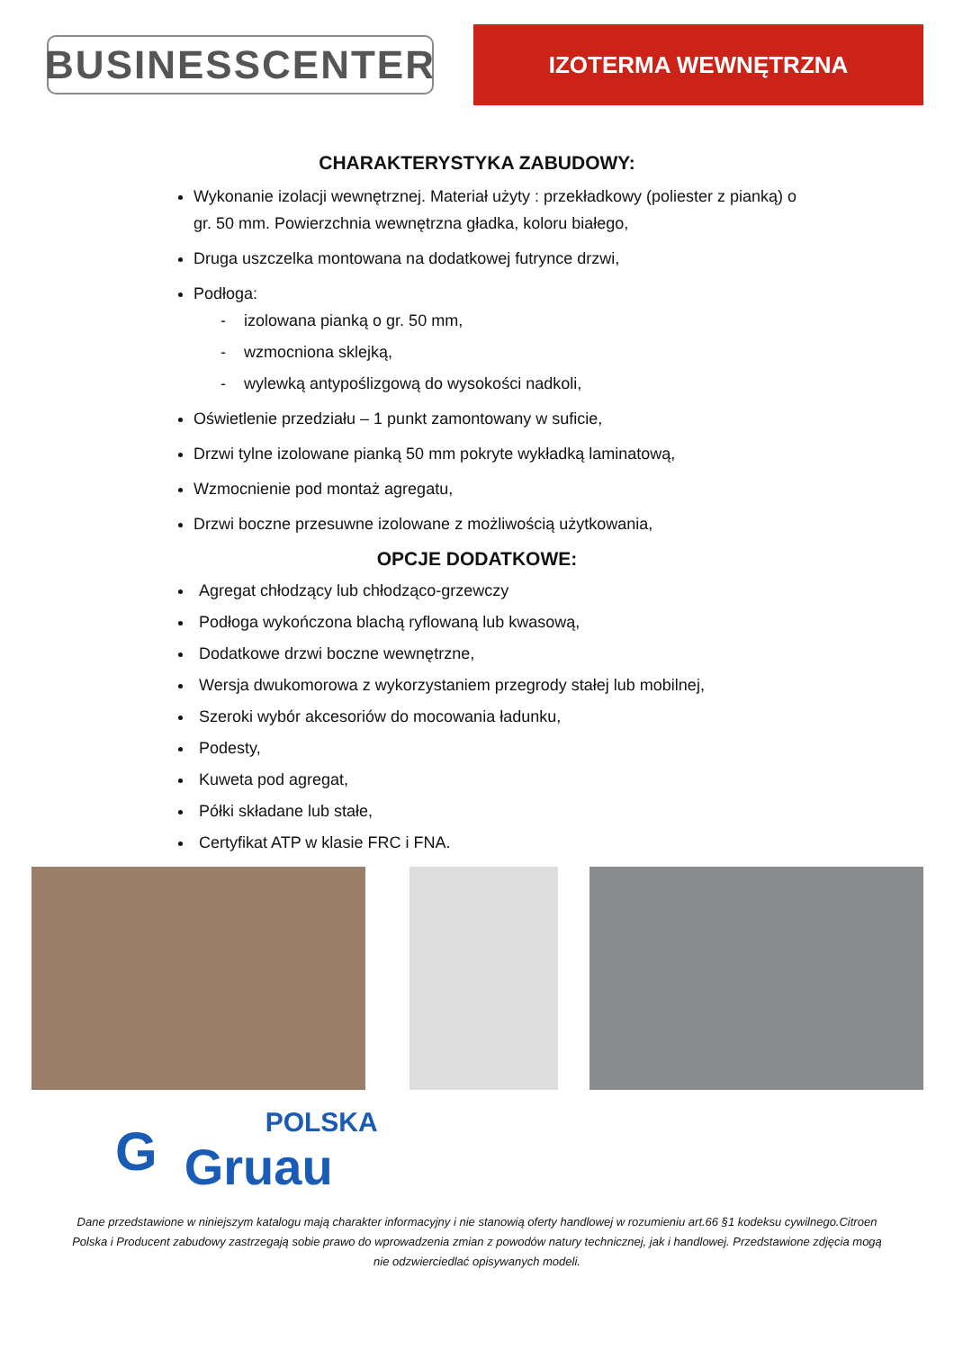BUSINESSCENTER
IZOTERMA WEWNĘTRZNA
CHARAKTERYSTYKA ZABUDOWY:
Wykonanie izolacji wewnętrznej. Materiał użyty : przekładkowy (poliester z pianką) o gr. 50 mm. Powierzchnia wewnętrzna gładka, koloru białego,
Druga uszczelka montowana na dodatkowej futrynce drzwi,
Podłoga:
- izolowana pianką o gr. 50 mm,
- wzmocniona sklejką,
- wylewką antypoślizgową do wysokości nadkoli,
Oświetlenie przedziału – 1 punkt zamontowany w suficie,
Drzwi tylne izolowane pianką 50 mm pokryte wykładką laminatową,
Wzmocnienie pod montaż agregatu,
Drzwi boczne przesuwne izolowane z możliwością użytkowania,
OPCJE DODATKOWE:
Agregat chłodzący lub chłodząco-grzewczy
Podłoga wykończona blachą ryflowaną lub kwasową,
Dodatkowe drzwi boczne wewnętrzne,
Wersja dwukomorowa z wykorzystaniem przegrody stałej lub mobilnej,
Szeroki wybór akcesoriów do mocowania ładunku,
Podesty,
Kuweta pod agregat,
Półki składane lub stałe,
Certyfikat ATP w klasie FRC i FNA.
G
POLSKA
Gruau
Dane przedstawione w niniejszym katalogu mają charakter informacyjny i nie stanowią oferty handlowej w rozumieniu art.66 §1 kodeksu cywilnego.Citroen Polska i Producent zabudowy zastrzegają sobie prawo do wprowadzenia zmian z powodów natury technicznej, jak i handlowej. Przedstawione zdjęcia mogą nie odzwierciedlać opisywanych modeli.